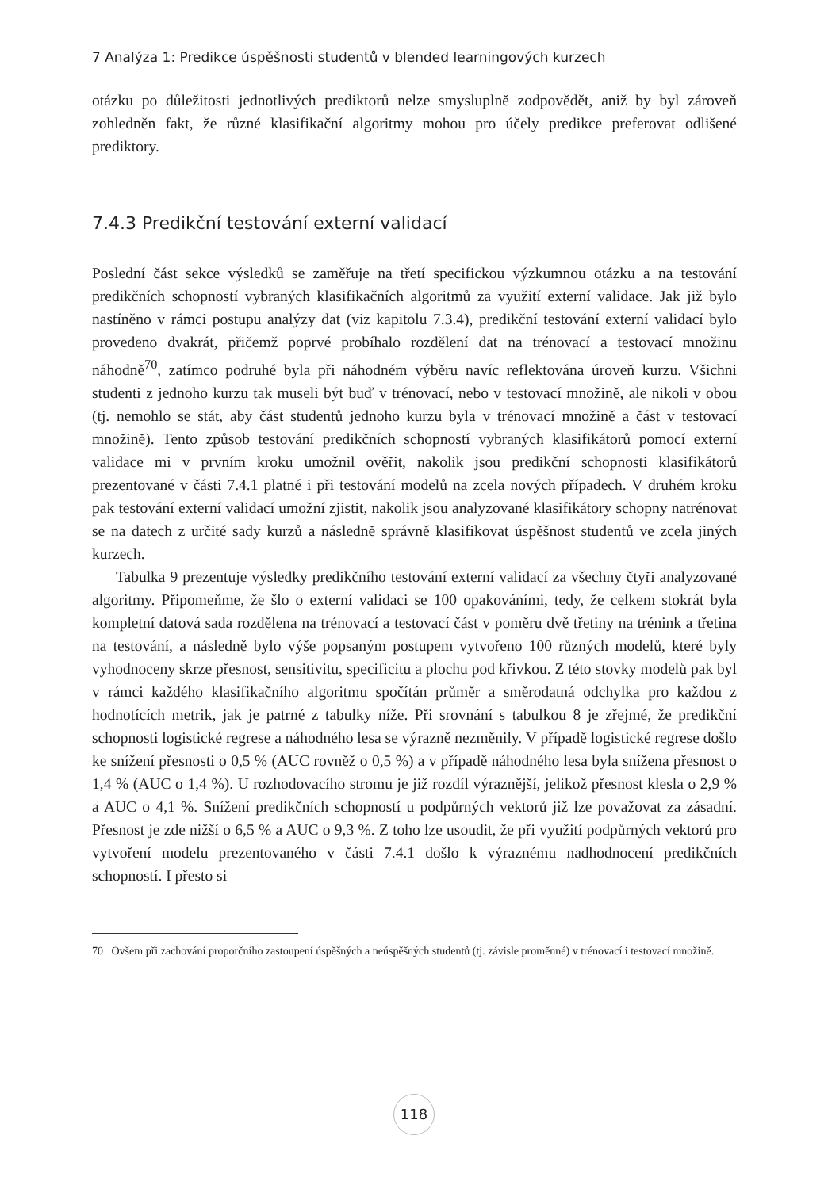7 Analýza 1: Predikce úspěšnosti studentů v blended learningových kurzech
otázku po důležitosti jednotlivých prediktorů nelze smysluplně zodpovědět, aniž by byl zároveň zohledněn fakt, že různé klasifikační algoritmy mohou pro účely predikce preferovat odlišené prediktory.
7.4.3 Predikční testování externí validací
Poslední část sekce výsledků se zaměřuje na třetí specifickou výzkumnou otázku a na testování predikčních schopností vybraných klasifikačních algoritmů za využití externí validace. Jak již bylo nastíněno v rámci postupu analýzy dat (viz kapitolu 7.3.4), predikční testování externí validací bylo provedeno dvakrát, přičemž poprvé probíhalo rozdělení dat na trénovací a testovací množinu náhodně<sup>70</sup>, zatímco podruhé byla při náhodném výběru navíc reflektována úroveň kurzu. Všichni studenti z jednoho kurzu tak museli být buď v trénovací, nebo v testovací množině, ale nikoli v obou (tj. nemohlo se stát, aby část studentů jednoho kurzu byla v trénovací množině a část v testovací množině). Tento způsob testování predikčních schopností vybraných klasifikátorů pomocí externí validace mi v prvním kroku umožnil ověřit, nakolik jsou predikční schopnosti klasifikátorů prezentované v části 7.4.1 platné i při testování modelů na zcela nových případech. V druhém kroku pak testování externí validací umožní zjistit, nakolik jsou analyzované klasifikátory schopny natrénovat se na datech z určité sady kurzů a následně správně klasifikovat úspěšnost studentů ve zcela jiných kurzech.
Tabulka 9 prezentuje výsledky predikčního testování externí validací za všechny čtyři analyzované algoritmy. Připomeňme, že šlo o externí validaci se 100 opakováními, tedy, že celkem stokrát byla kompletní datová sada rozdělena na trénovací a testovací část v poměru dvě třetiny na trénink a třetina na testování, a následně bylo výše popsaným postupem vytvořeno 100 různých modelů, které byly vyhodnoceny skrze přesnost, sensitivitu, specificitu a plochu pod křivkou. Z této stovky modelů pak byl v rámci každého klasifikačního algoritmu spočítán průměr a směrodatná odchylka pro každou z hodnotících metrik, jak je patrné z tabulky níže. Při srovnání s tabulkou 8 je zřejmé, že predikční schopnosti logistické regrese a náhodného lesa se výrazně nezměnily. V případě logistické regrese došlo ke snížení přesnosti o 0,5 % (AUC rovněž o 0,5 %) a v případě náhodného lesa byla snížena přesnost o 1,4 % (AUC o 1,4 %). U rozhodovacího stromu je již rozdíl výraznější, jelikož přesnost klesla o 2,9 % a AUC o 4,1 %. Snížení predikčních schopností u podpůrných vektorů již lze považovat za zásadní. Přesnost je zde nižší o 6,5 % a AUC o 9,3 %. Z toho lze usoudit, že při využití podpůrných vektorů pro vytvoření modelu prezentovaného v části 7.4.1 došlo k výraznému nadhodnocení predikčních schopností. I přesto si
70 Ovšem při zachování proporčního zastoupení úspěšných a neúspěšných studentů (tj. závisle proměnné) v trénovací i testovací množině.
118